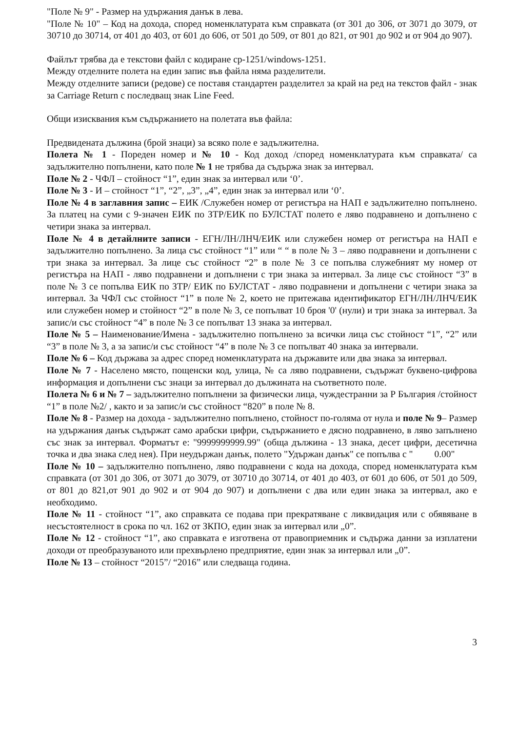"Поле № 9" - Размер на удържания данък в лева.
"Поле № 10" – Код на дохода, според номенклатурата към справката (от 301 до 306, от 3071 до 3079, от 30710 до 30714, от 401 до 403, от 601 до 606, от 501 до 509, от 801 до 821, от 901 до 902 и от 904 до 907).
Файлът трябва да е текстови файл с кодиране cp-1251/windows-1251.
Между отделните полета на един запис във файла няма разделители.
Между отделните записи (редове) се поставя стандартен разделител за край на ред на текстов файл - знак за Carriage Return с последващ знак Line Feed.
Общи изисквания към съдържанието на полетата във файла:
Предвидената дължина (брой знаци) за всяко поле е задължителна.
Полета № 1 - Пореден номер и № 10 - Код доход /според номенклатурата към справката/ са задължително попълнени, като поле № 1 не трябва да съдържа знак за интервал.
Поле № 2 - ЧФЛ – стойност “1”, един знак за интервал или ‘0’.
Поле № 3 - И – стойност “1”, “2”, „3”, „4”, един знак за интервал или ‘0’.
Поле № 4 в заглавния запис – ЕИК /Служебен номер от регистъра на НАП е задължително попълнено. За платец на суми с 9-значен ЕИК по ЗТР/ЕИК по БУЛСТАТ полето е ляво подравнено и допълнено с четири знака за интервал.
Поле № 4 в детайлните записи - ЕГН/ЛН/ЛНЧ/ЕИК или служебен номер от регистъра на НАП е задължително попълнено. За лица със стойност “1” или “ “ в поле № 3 – ляво подравнени и допълнени с три знака за интервал. За лице със стойност “2” в поле № 3 се попълва служебният му номер от регистъра на НАП - ляво подравнени и допълнени с три знака за интервал. За лице със стойност “3” в поле № 3 се попълва ЕИК по ЗТР/ ЕИК по БУЛСТАТ - ляво подравнени и допълнени с четири знака за интервал. За ЧФЛ със стойност “1” в поле № 2, което не притежава идентификатор ЕГН/ЛН/ЛНЧ/ЕИК или служебен номер и стойност “2” в поле № 3, се попълват 10 броя '0' (нули) и три знака за интервал. За запис/и със стойност “4” в поле № 3 се попълват 13 знака за интервал.
Поле № 5 – Наименование/Имена - задължително попълнено за всички лица със стойност “1”, “2” или “3” в поле № 3, а за запис/и със стойност “4” в поле № 3 се попълват 40 знака за интервали.
Поле № 6 – Код държава за адрес според номенклатурата на държавите или два знака за интервал.
Поле № 7 - Населено място, пощенски код, улица, № са ляво подравнени, съдържат буквено-цифрова информация и допълнени със знаци за интервал до дължината на съответното поле.
Полета № 6 и № 7 – задължително попълнени за физически лица, чуждестранни за Р България /стойност “1” в поле №2/ , както и за запис/и със стойност “820” в поле № 8.
Поле № 8 - Размер на дохода - задължително попълнено, стойност по-голяма от нула и поле № 9– Размер на удържания данък съдържат само арабски цифри, съдържанието е дясно подравнено, в ляво запълнено със знак за интервал. Форматът е: "9999999999.99" (обща дължина - 13 знака, десет цифри, десетична точка и два знака след нея). При неудържан данък, полето "Удържан данък" се попълва с " 0.00"
Поле № 10 – задължително попълнено, ляво подравнени с кода на дохода, според номенклатурата към справката (от 301 до 306, от 3071 до 3079, от 30710 до 30714, от 401 до 403, от 601 до 606, от 501 до 509, от 801 до 821,от 901 до 902 и от 904 до 907) и допълнени с два или един знака за интервал, ако е необходимо.
Поле № 11 - стойност “1”, ако справката се подава при прекратяване с ликвидация или с обявяване в несъстоятелност в срока по чл. 162 от ЗКПО, един знак за интервал или „0”.
Поле № 12 - стойност “1”, ако справката е изготвена от правоприемник и съдържа данни за изплатени доходи от преобразуваното или прехвърлено предприятие, един знак за интервал или „0”.
Поле № 13 – стойност “2015”/ “2016” или следваща година.
3